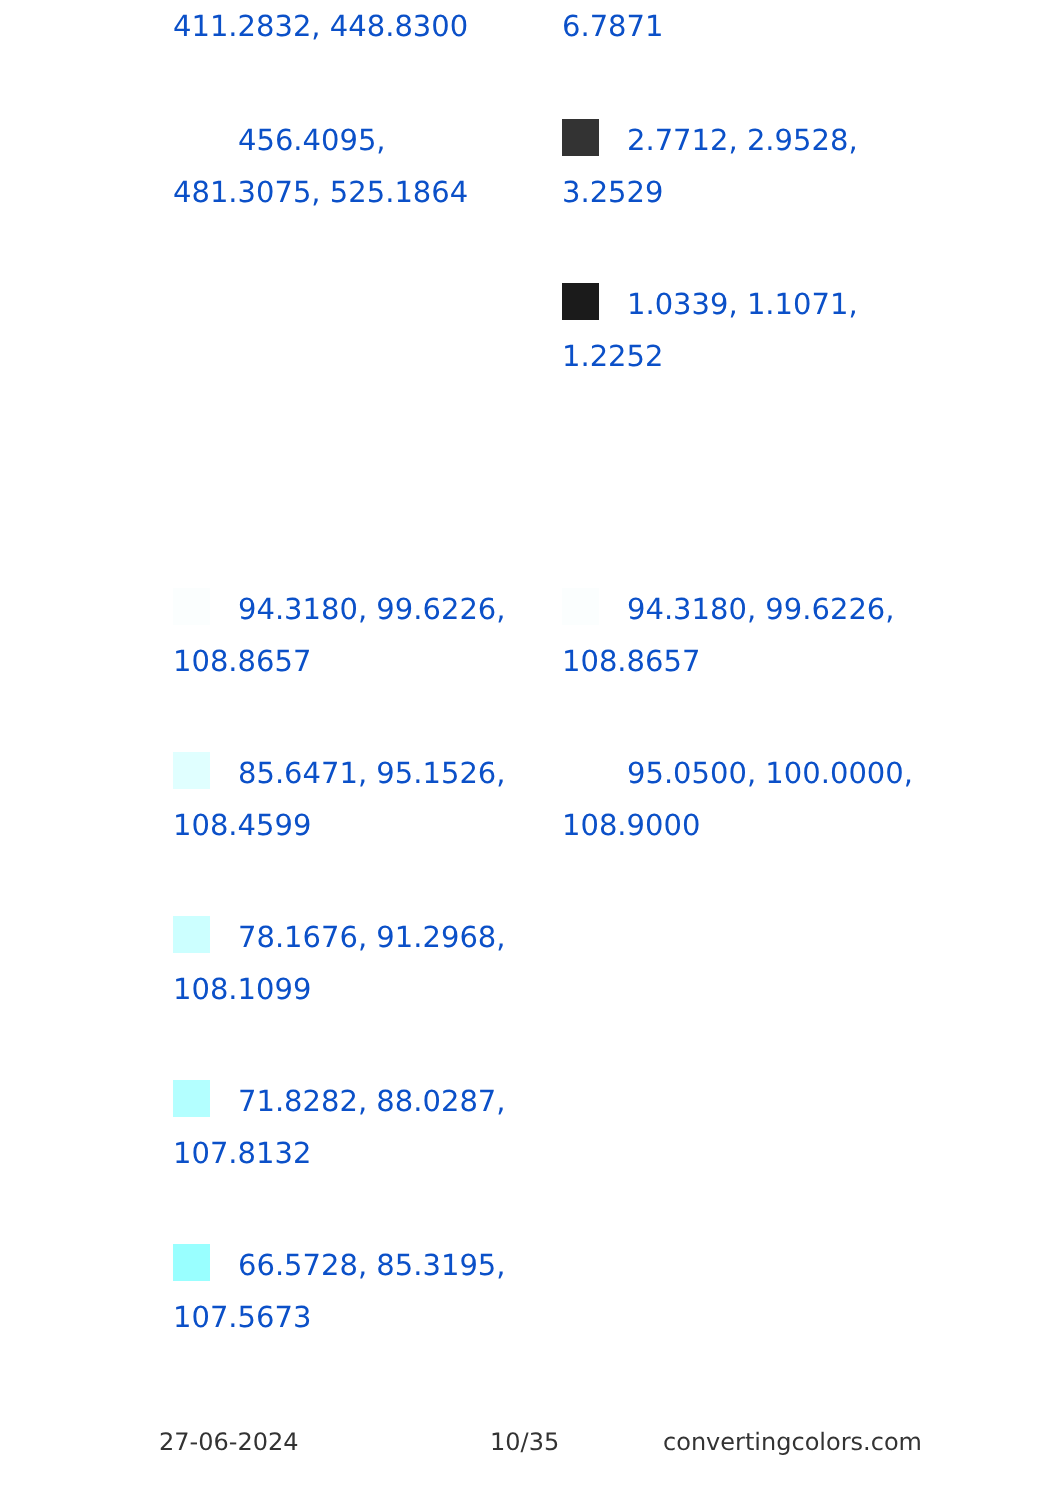411.2832, 448.8300 6.7871
456.4095, 481.3075, 525.1864
2.7712, 2.9528, 3.2529
1.0339, 1.1071, 1.2252
94.3180, 99.6226, 108.8657
94.3180, 99.6226, 108.8657
85.6471, 95.1526, 108.4599
95.0500, 100.0000, 108.9000
78.1676, 91.2968, 108.1099
71.8282, 88.0287, 107.8132
66.5728, 85.3195, 107.5673
27-06-2024 10/35 convertingcolors.com